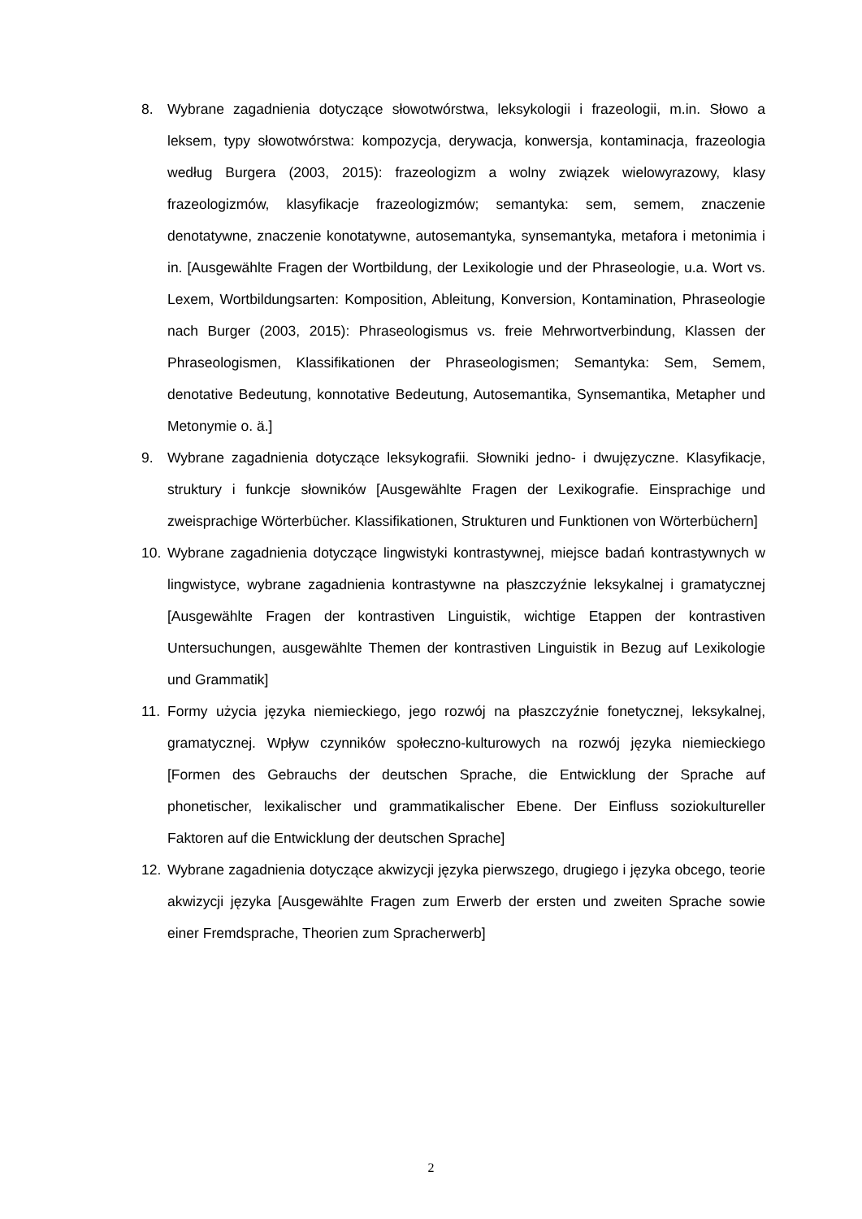8. Wybrane zagadnienia dotyczące słowotwórstwa, leksykologii i frazeologii, m.in. Słowo a leksem, typy słowotwórstwa: kompozycja, derywacja, konwersja, kontaminacja, frazeologia według Burgera (2003, 2015): frazeologizm a wolny związek wielowyrazowy, klasy frazeologizmów, klasyfikacje frazeologizmów; semantyka: sem, semem, znaczenie denotatywne, znaczenie konotatywne, autosemantyka, synsemantyka, metafora i metonimia i in. [Ausgewählte Fragen der Wortbildung, der Lexikologie und der Phraseologie, u.a. Wort vs. Lexem, Wortbildungsarten: Komposition, Ableitung, Konversion, Kontamination, Phraseologie nach Burger (2003, 2015): Phraseologismus vs. freie Mehrwortverbindung, Klassen der Phraseologismen, Klassifikationen der Phraseologismen; Semantyka: Sem, Semem, denotative Bedeutung, konnotative Bedeutung, Autosemantika, Synsemantika, Metapher und Metonymie o. ä.]
9. Wybrane zagadnienia dotyczące leksykografii. Słowniki jedno- i dwujęzyczne. Klasyfikacje, struktury i funkcje słowników [Ausgewählte Fragen der Lexikografie. Einsprachige und zweisprachige Wörterbücher. Klassifikationen, Strukturen und Funktionen von Wörterbüchern]
10. Wybrane zagadnienia dotyczące lingwistyki kontrastywnej, miejsce badań kontrastywnych w lingwistyce, wybrane zagadnienia kontrastywne na płaszczyźnie leksykalnej i gramatycznej [Ausgewählte Fragen der kontrastiven Linguistik, wichtige Etappen der kontrastiven Untersuchungen, ausgewählte Themen der kontrastiven Linguistik in Bezug auf Lexikologie und Grammatik]
11. Formy użycia języka niemieckiego, jego rozwój na płaszczyźnie fonetycznej, leksykalnej, gramatycznej. Wpływ czynników społeczno-kulturowych na rozwój języka niemieckiego [Formen des Gebrauchs der deutschen Sprache, die Entwicklung der Sprache auf phonetischer, lexikalischer und grammatikalischer Ebene. Der Einfluss soziokultureller Faktoren auf die Entwicklung der deutschen Sprache]
12. Wybrane zagadnienia dotyczące akwizycji języka pierwszego, drugiego i języka obcego, teorie akwizycji języka [Ausgewählte Fragen zum Erwerb der ersten und zweiten Sprache sowie einer Fremdsprache, Theorien zum Spracherwerb]
2